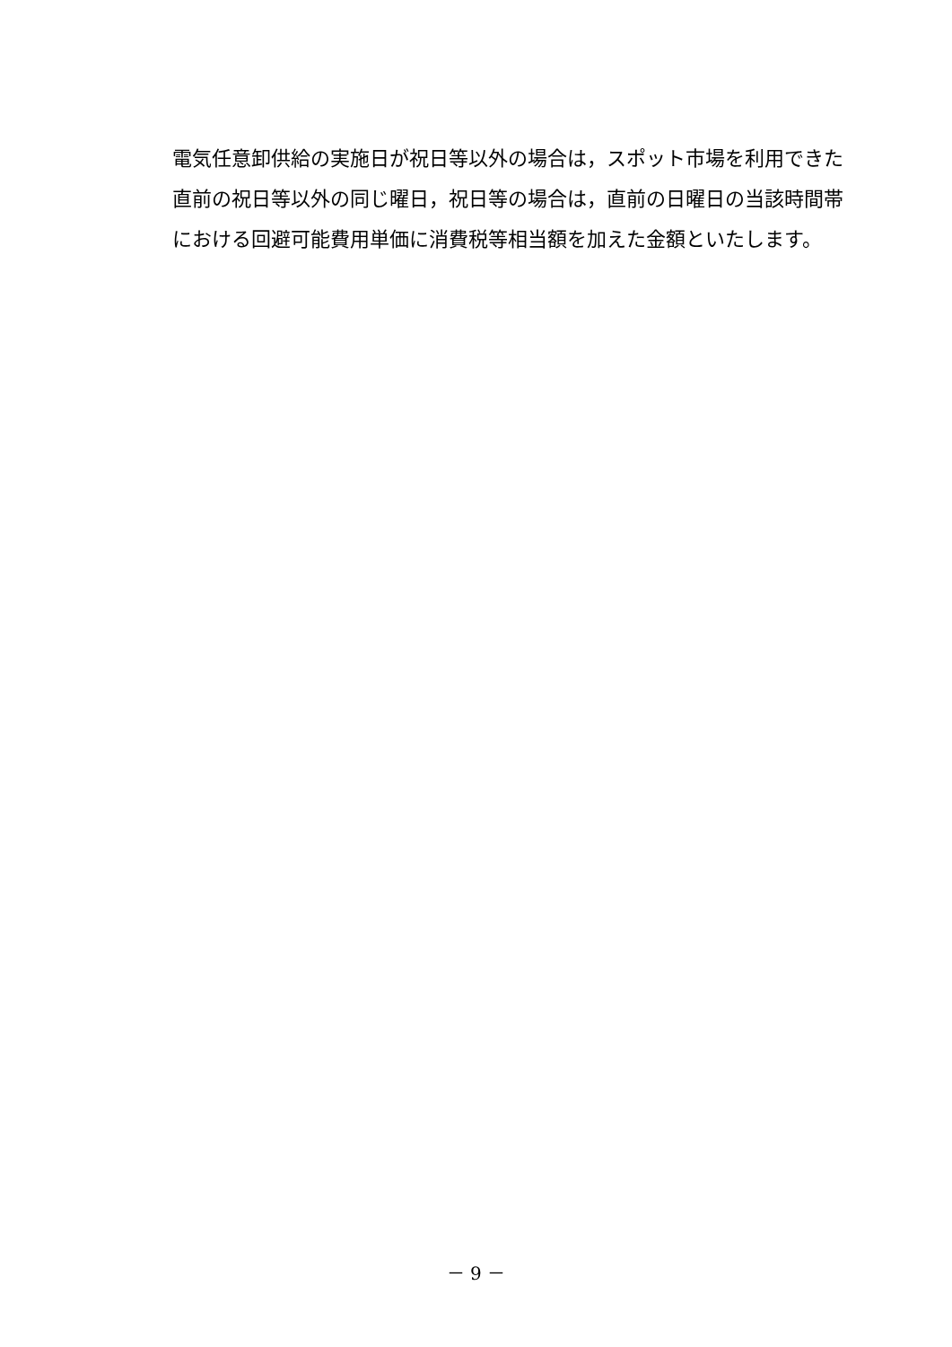電気任意卸供給の実施日が祝日等以外の場合は，スポット市場を利用できた直前の祝日等以外の同じ曜日，祝日等の場合は，直前の日曜日の当該時間帯における回避可能費用単価に消費税等相当額を加えた金額といたします。
－ 9 －